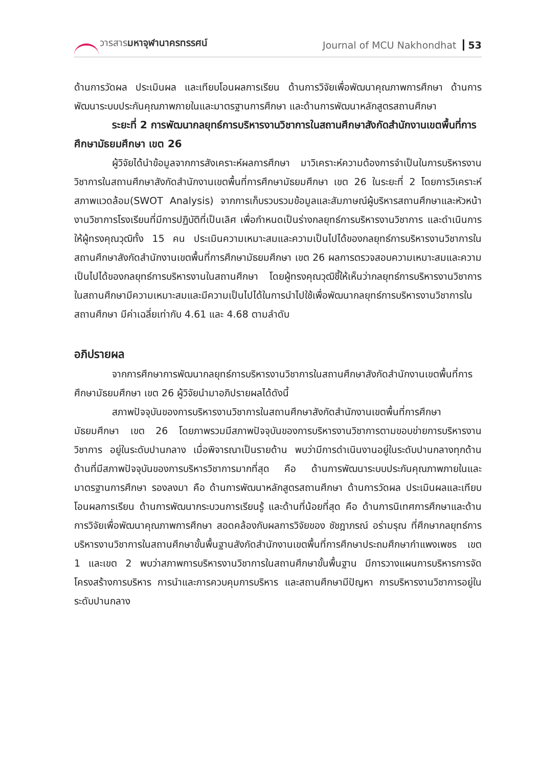วารสารมหาจุฬานาครทรรศน์ Journal of MCU Nakhondhat 53
ด้านการวัดผล ประเมินผล และเทียบโอนผลการเรียน ด้านการวิจัยเพื่อพัฒนาคุณภาพการศึกษา ด้านการพัฒนาระบบประกันคุณภาพภายในและมาตรฐานการศึกษา และด้านการพัฒนาหลักสูตรสถานศึกษา
ระยะที่ 2 การพัฒนากลยุทธ์การบริหารงานวิชาการในสถานศึกษาสังกัดสำนักงานเขตพื้นที่การศึกษามัธยมศึกษา เขต 26
ผู้วิจัยได้นำข้อมูลจากการสังเคราะห์ผลการศึกษา มาวิเคราะห์ความต้องการจำเป็นในการบริหารงานวิชาการในสถานศึกษาสังกัดสำนักงานเขตพื้นที่การศึกษามัธยมศึกษา เขต 26 ในระยะที่ 2 โดยการวิเคราะห์สภาพแวดล้อม(SWOT Analysis) จากการเก็บรวบรวมข้อมูลและสัมภาษณ์ผู้บริหารสถานศึกษาและหัวหน้างานวิชาการโรงเรียนที่มีการปฏิบัติที่เป็นเลิศ เพื่อกำหนดเป็นร่างกลยุทธ์การบริหารงานวิชาการ และดำเนินการให้ผู้ทรงคุณวุฒิทั้ง 15 คน ประเมินความเหมาะสมและความเป็นไปได้ของกลยุทธ์การบริหารงานวิชาการในสถานศึกษาสังกัดสำนักงานเขตพื้นที่การศึกษามัธยมศึกษา เขต 26 ผลการตรวจสอบความเหมาะสมและความเป็นไปได้ของกลยุทธ์การบริหารงานในสถานศึกษา โดยผู้ทรงคุณวุฒิชี้ให้เห็นว่ากลยุทธ์การบริหารงานวิชาการในสถานศึกษามีความเหมาะสมและมีความเป็นไปได้ในการนำไปใช้เพื่อพัฒนากลยุทธ์การบริหารงานวิชาการในสถานศึกษา มีค่าเฉลี่ยเท่ากับ 4.61 และ 4.68 ตามลำดับ
อภิปรายผล
จากการศึกษาการพัฒนากลยุทธ์การบริหารงานวิชาการในสถานศึกษาสังกัดสำนักงานเขตพื้นที่การศึกษามัธยมศึกษา เขต 26 ผู้วิจัยนำมาอภิปรายผลได้ดังนี้
สภาพปัจจุบันของการบริหารงานวิชาการในสถานศึกษาสังกัดสำนักงานเขตพื้นที่การศึกษามัธยมศึกษา เขต 26 โดยภาพรวมมีสภาพปัจจุบันของการบริหารงานวิชาการตามขอบข่ายการบริหารงานวิชาการ อยู่ในระดับปานกลาง เมื่อพิจารณาเป็นรายด้าน พบว่ามีการดำเนินงานอยู่ในระดับปานกลางทุกด้าน ด้านที่มีสภาพปัจจุบันของการบริหารวิชาการมากที่สุด คือ ด้านการพัฒนาระบบประกันคุณภาพภายในและมาตรฐานการศึกษา รองลงมา คือ ด้านการพัฒนาหลักสูตรสถานศึกษา ด้านการวัดผล ประเมินผลและเทียบโอนผลการเรียน ด้านการพัฒนากระบวนการเรียนรู้ และด้านที่น้อยที่สุด คือ ด้านการนิเทศการศึกษาและด้านการวิจัยเพื่อพัฒนาคุณภาพการศึกษา สอดคล้องกับผลการวิจัยของ ชัชฎาภรณ์ อร่ามรุณ ที่ศึกษากลยุทธ์การบริหารงานวิชาการในสถานศึกษาขั้นพื้นฐานสังกัดสำนักงานเขตพื้นที่การศึกษาประถมศึกษากำแพงเพชร เขต 1 และเขต 2 พบว่าสภาพการบริหารงานวิชาการในสถานศึกษาขั้นพื้นฐาน มีการวางแผนการบริหารการจัดโครงสร้างการบริหาร การนำและการควบคุมการบริหาร และสถานศึกษามีปัญหา การบริหารงานวิชาการอยู่ในระดับปานกลาง